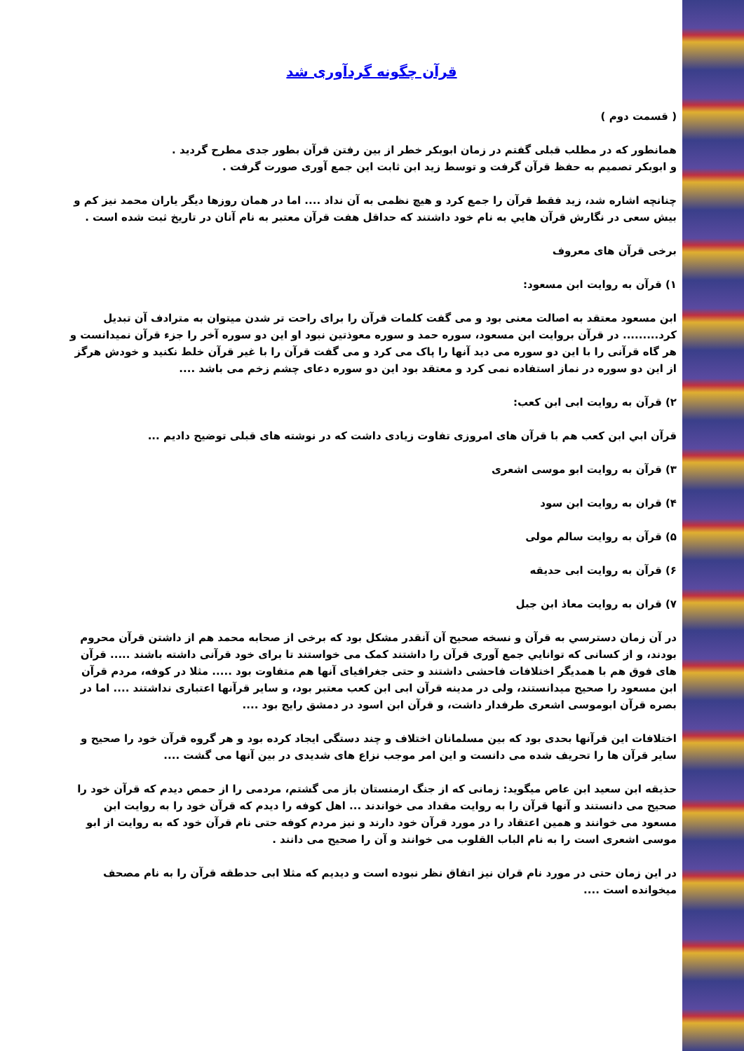قرآن چگونه گردآوری شد
( قسمت دوم )
همانطور که در مطلب قبلی گفتم در زمان ابوبکر خطر از بین رفتن قرآن بطور جدی مطرح گردید .
و ابوبکر تصمیم به حفظ قرآن گرفت و توسط زید ابن ثابت این جمع آوری صورت گرفت .
چنانچه اشاره شد، زید فقط قرآن را جمع کرد و هیچ نظمی به آن نداد .... اما در همان روزها دیگر یاران محمد نیز کم و بیش سعی در نگارش قرآن هايي به نام خود داشتند که حداقل هفت قرآن معتبر به نام آنان در تاریخ ثبت شده است .
برخی قرآن های معروف
۱) قرآن به روایت ابن مسعود:
ابن مسعود معتقد به اصالت معنی بود و می گفت کلمات قرآن را برای راحت تر شدن میتوان به مترادف آن تبدیل کرد......... در قرآن بروایت ابن مسعود، سوره حمد و سوره معوذتین نبود او این دو سوره آخر را جزء قرآن نمیدانست و هر گاه قرآنی را با این دو سوره می دید آنها را پاک می کرد و می گفت قرآن را با غیر قرآن خلط نکنید و خودش هرگز از این دو سوره در نماز استفاده نمی کرد و معتقد بود این دو سوره دعای چشم زخم می باشد ....
۲) قرآن به روایت ابی ابن کعب:
قرآن ابي ابن کعب هم با قرآن های امروزی تفاوت زیادی داشت که در نوشته های قبلی توضیح دادیم ...
۳) قرآن به روایت ابو موسی اشعری
۴) قران به روایت ابن سود
۵) قرآن به روایت سالم مولی
۶) قرآن به روایت ابی حدیقه
۷) قران به روایت معاذ ابن جبل
در آن زمان دسترسي به قرآن و نسخه صحیح آن آنقدر مشکل بود که برخی از صحابه محمد هم از داشتن قرآن محروم بودند، و از کسانی که توانايي جمع آوری قرآن را داشتند کمک می خواستند تا برای خود قرآنی داشته باشند ..... قرآن های فوق هم با همدیگر اختلافات فاحشی داشتند و حتی جغرافیای آنها هم متفاوت بود ..... مثلا در کوفه، مردم قرآن ابن مسعود را صحیح میدانستند، ولی در مدینه قرآن ابی ابن کعب معتبر بود، و سایر قرآنها اعتباری نداشتند .... اما در بصره قرآن ابوموسی اشعری طرفدار داشت، و قرآن ابن اسود در دمشق رایج بود ....
اختلافات این قرآنها بحدی بود که بین مسلمانان اختلاف و چند دستگی ایجاد کرده بود و هر گروه قرآن خود را صحیح و سایر قرآن ها را تحریف شده می دانست و این امر موجب نزاع های شدیدی در بین آنها می گشت ....
حذیقه ابن سعید ابن عاص میگوید: زمانی که از جنگ ارمنستان باز می گشتم، مردمی را از حمص دیدم که قرآن خود را صحیح می دانستند و آنها قرآن را به روایت مقداد می خواندند ... اهل کوفه را دیدم که قرآن خود را به روایت ابن مسعود می خوانند و همین اعتقاد را در مورد قرآن خود دارند و نیز مردم کوفه حتی نام قرآن خود که به روایت از ابو موسی اشعری است را به نام الباب القلوب می خوانند و آن را صحیح می دانند .
در این زمان حتی در مورد نام قران نیز اتفاق نظر نبوده است و دیدیم که مثلا ابی حدطقه قرآن را به نام مصحف میخوانده است ....